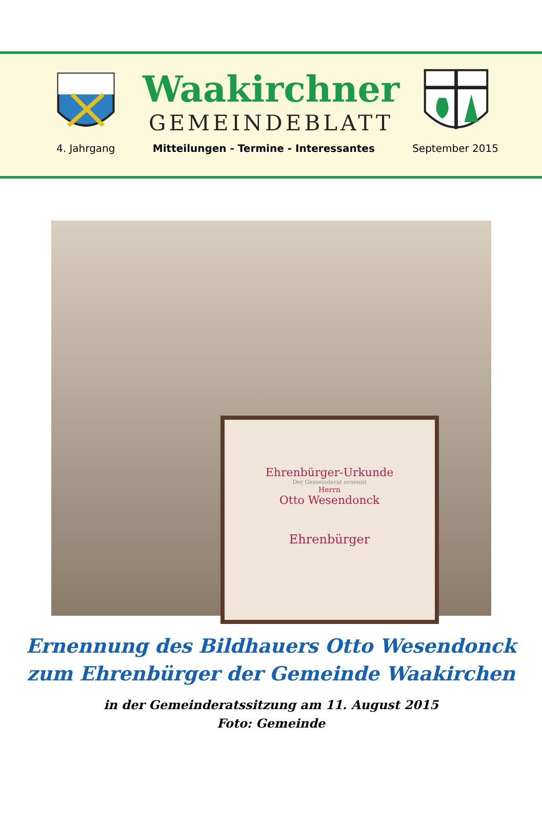Waakirchner
GEMEINDEBLATT
4. Jahrgang Mitteilungen - Termine - Interessantes September 2015
Ehrenbürger-Urkunde
Der Gemeinderat ernennt
Herrn
Otto Wesendonck
Ehrenbürger
Ernennung des Bildhauers Otto Wesendonck
zum Ehrenbürger der Gemeinde Waakirchen
in der Gemeinderatssitzung am 11. August 2015
Foto: Gemeinde